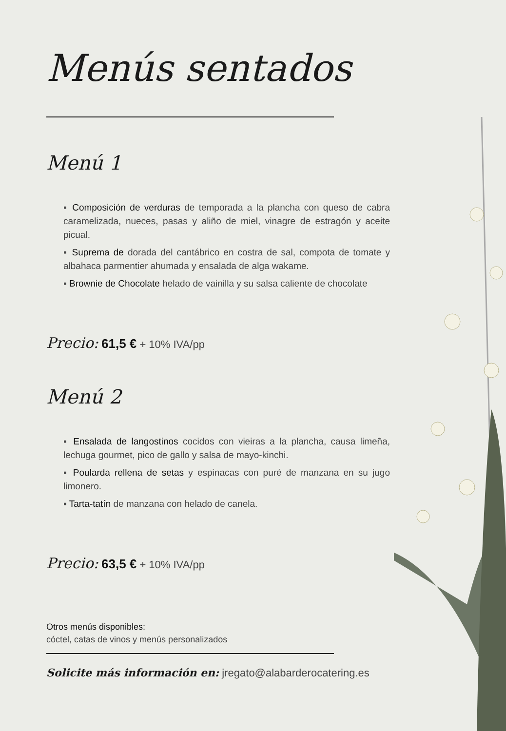Menús sentados
Menú 1
▪ Composición de verduras de temporada a la plancha con queso de cabra caramelizada, nueces, pasas y aliño de miel, vinagre de estragón y aceite picual.
▪ Suprema de dorada del cantábrico en costra de sal, compota de tomate y albahaca parmentier ahumada y ensalada de alga wakame.
▪ Brownie de Chocolate helado de vainilla y su salsa caliente de chocolate
Precio: 61,5 € + 10% IVA/pp
Menú 2
▪ Ensalada de langostinos cocidos con vieiras a la plancha, causa limeña, lechuga gourmet, pico de gallo y salsa de mayo-kinchi.
▪ Poularda rellena de setas y espinacas con puré de manzana en su jugo limonero.
▪ Tarta-tatín de manzana con helado de canela.
Precio: 63,5 € + 10% IVA/pp
Otros menús disponibles:
cóctel, catas de vinos y menús personalizados
Solicite más información en: jregato@alabarderocatering.es